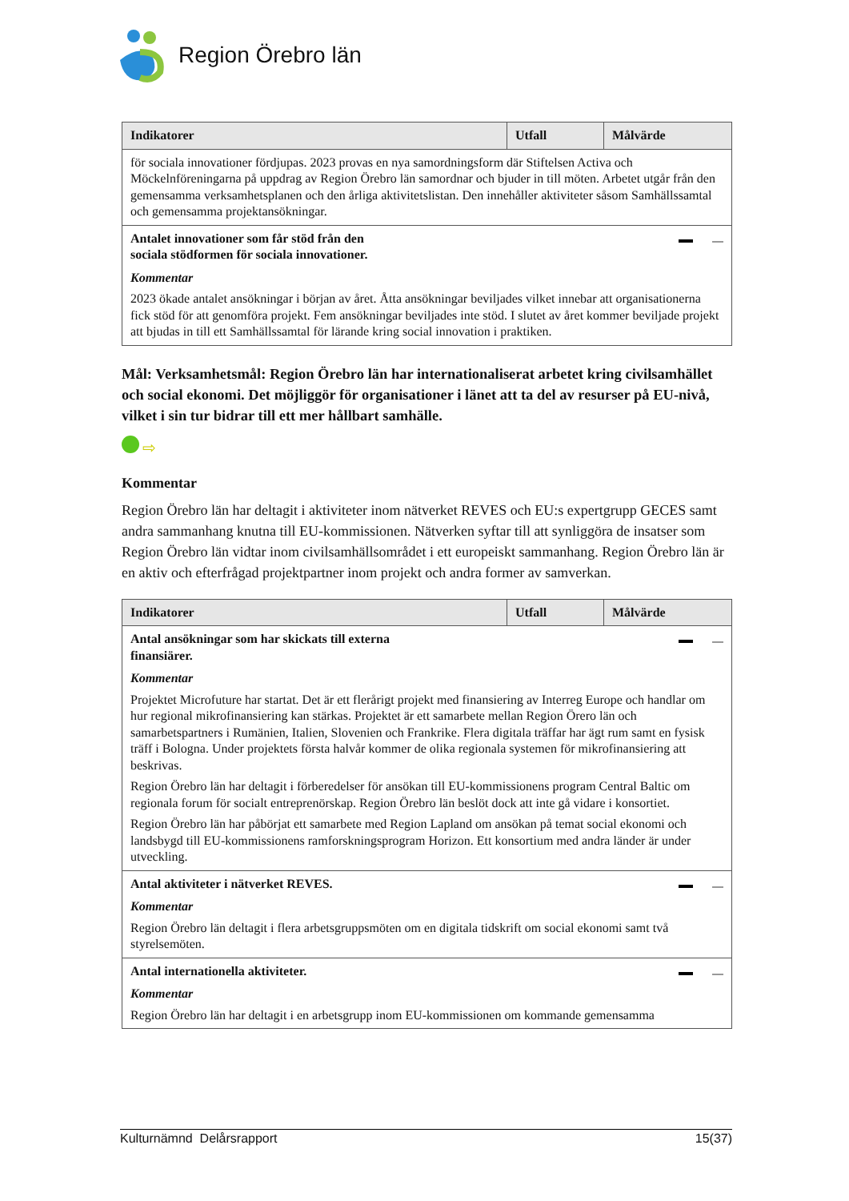Region Örebro län
| Indikatorer | Utfall | Målvärde |
| --- | --- | --- |
| för sociala innovationer fördjupas. 2023 provas en nya samordningsform där Stiftelsen Activa och Möckelnföreningarna på uppdrag av Region Örebro län samordnar och bjuder in till möten. Arbetet utgår från den gemensamma verksamhetsplanen och den årliga aktivitetslistan. Den innehåller aktiviteter såsom Samhällssamtal och gemensamma projektansökningar. | | |
| Antalet innovationer som får stöd från den sociala stödformen för sociala innovationer. Kommentar 2023 ökade antalet ansökningar i början av året. Åtta ansökningar beviljades vilket innebar att organisationerna fick stöd för att genomföra projekt. Fem ansökningar beviljades inte stöd. I slutet av året kommer beviljade projekt att bjudas in till ett Samhällssamtal för lärande kring social innovation i praktiken. | | |
Mål: Verksamhetsmål: Region Örebro län har internationaliserat arbetet kring civilsamhället och social ekonomi. Det möjliggör för organisationer i länet att ta del av resurser på EU-nivå, vilket i sin tur bidrar till ett mer hållbart samhälle.
⇨
Kommentar
Region Örebro län har deltagit i aktiviteter inom nätverket REVES och EU:s expertgrupp GECES samt andra sammanhang knutna till EU-kommissionen. Nätverken syftar till att synliggöra de insatser som Region Örebro län vidtar inom civilsamhällsområdet i ett europeiskt sammanhang. Region Örebro län är en aktiv och efterfrågad projektpartner inom projekt och andra former av samverkan.
| Indikatorer | Utfall | Målvärde |
| --- | --- | --- |
| Antal ansökningar som har skickats till externa finansiärer. Kommentar Projektet Microfuture har startat. Det är ett flerårigt projekt med finansiering av Interreg Europe och handlar om hur regional mikrofinansiering kan stärkas. Projektet är ett samarbete mellan Region Örero län och samarbetspartners i Rumänien, Italien, Slovenien och Frankrike. Flera digitala träffar har ägt rum samt en fysisk träff i Bologna. Under projektets första halvår kommer de olika regionala systemen för mikrofinansiering att beskrivas. Region Örebro län har deltagit i förberedelser för ansökan till EU-kommissionens program Central Baltic om regionala forum för socialt entreprenörskap. Region Örebro län beslöt dock att inte gå vidare i konsortiet. Region Örebro län har påbörjat ett samarbete med Region Lapland om ansökan på temat social ekonomi och landsbygd till EU-kommissionens ramforskningsprogram Horizon. Ett konsortium med andra länder är under utveckling. | | |
| Antal aktiviteter i nätverket REVES. Kommentar Region Örebro län deltagit i flera arbetsgruppsmöten om en digitala tidskrift om social ekonomi samt två styrelsemöten. | | |
| Antal internationella aktiviteter. Kommentar Region Örebro län har deltagit i en arbetsgrupp inom EU-kommissionen om kommande gemensamma | | |
Kulturnämnd Delårsrapport 15(37)